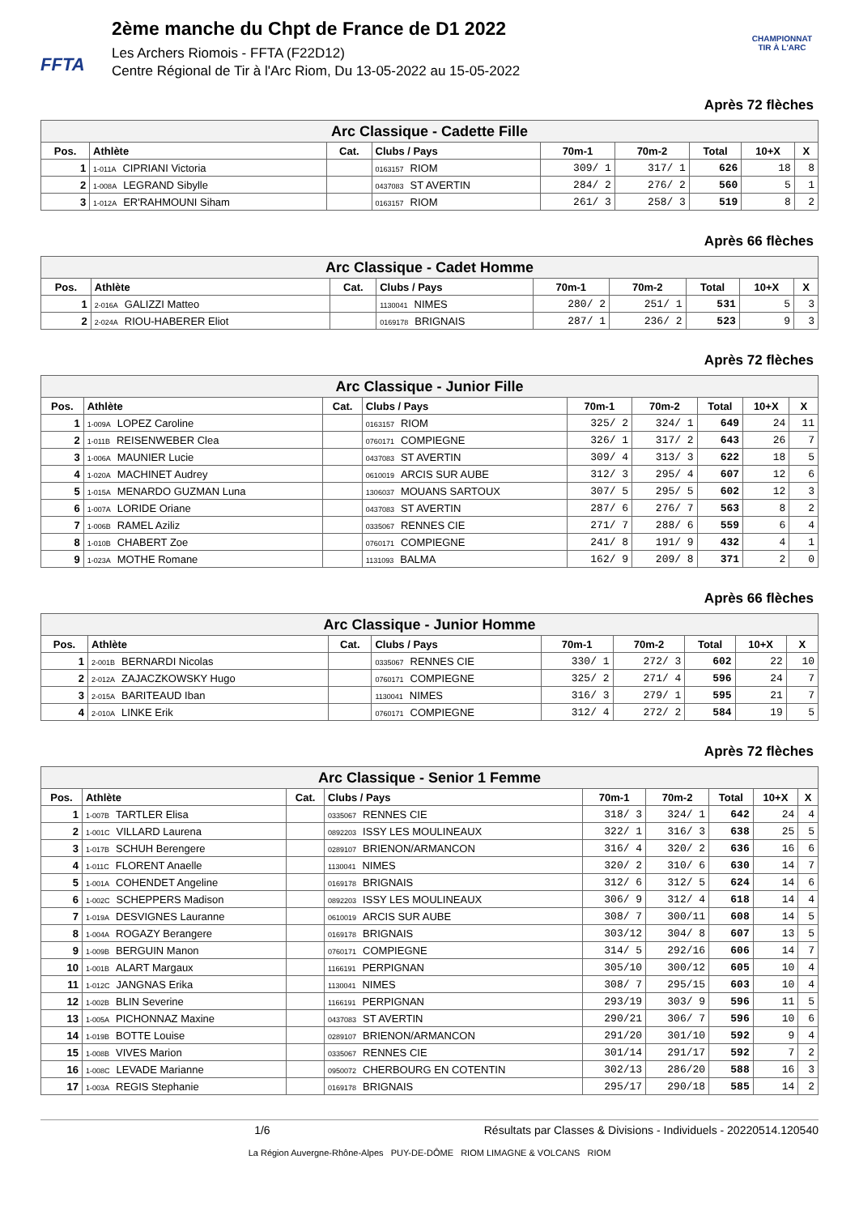FFTA
2ème manche du Chpt de France de D1 2022
Les Archers Riomois - FFTA (F22D12)
Centre Régional de Tir à l'Arc Riom, Du 13-05-2022 au 15-05-2022
CHAMPIONNAT
TIR À L'ARC
Après 72 flèches
| Arc Classique - Cadette Fille | | | | | | | | |
| Pos. | Athlète | Cat. | Clubs / Pays | 70m-1 | 70m-2 | Total | 10+X | X |
| 1 | 1-011A CIPRIANI Victoria | | 0163157 RIOM | 309/ 1 | 317/ 1 | 626 | 18 | 8 |
| 2 | 1-008A LEGRAND Sibylle | | 0437083 ST AVERTIN | 284/ 2 | 276/ 2 | 560 | 5 | 1 |
| 3 | 1-012A ER'RAHMOUNI Siham | | 0163157 RIOM | 261/ 3 | 258/ 3 | 519 | 8 | 2 |
Après 66 flèches
| Arc Classique - Cadet Homme | | | | | | | | |
| Pos. | Athlète | Cat. | Clubs / Pays | 70m-1 | 70m-2 | Total | 10+X | X |
| 1 | 2-016A GALIZZI Matteo | | 1130041 NIMES | 280/ 2 | 251/ 1 | 531 | 5 | 3 |
| 2 | 2-024A RIOU-HABERER Eliot | | 0169178 BRIGNAIS | 287/ 1 | 236/ 2 | 523 | 9 | 3 |
Après 72 flèches
| Arc Classique - Junior Fille | | | | | | | | |
| Pos. | Athlète | Cat. | Clubs / Pays | 70m-1 | 70m-2 | Total | 10+X | X |
| 1 | 1-009A LOPEZ Caroline | | 0163157 RIOM | 325/ 2 | 324/ 1 | 649 | 24 | 11 |
| 2 | 1-011B REISENWEBER Clea | | 0760171 COMPIEGNE | 326/ 1 | 317/ 2 | 643 | 26 | 7 |
| 3 | 1-006A MAUNIER Lucie | | 0437083 ST AVERTIN | 309/ 4 | 313/ 3 | 622 | 18 | 5 |
| 4 | 1-020A MACHINET Audrey | | 0610019 ARCIS SUR AUBE | 312/ 3 | 295/ 4 | 607 | 12 | 6 |
| 5 | 1-015A MENARDO GUZMAN Luna | | 1306037 MOUANS SARTOUX | 307/ 5 | 295/ 5 | 602 | 12 | 3 |
| 6 | 1-007A LORIDE Oriane | | 0437083 ST AVERTIN | 287/ 6 | 276/ 7 | 563 | 8 | 2 |
| 7 | 1-006B RAMEL Aziliz | | 0335067 RENNES CIE | 271/ 7 | 288/ 6 | 559 | 6 | 4 |
| 8 | 1-010B CHABERT Zoe | | 0760171 COMPIEGNE | 241/ 8 | 191/ 9 | 432 | 4 | 1 |
| 9 | 1-023A MOTHE Romane | | 1131093 BALMA | 162/ 9 | 209/ 8 | 371 | 2 | 0 |
Après 66 flèches
| Arc Classique - Junior Homme | | | | | | | | |
| Pos. | Athlète | Cat. | Clubs / Pays | 70m-1 | 70m-2 | Total | 10+X | X |
| 1 | 2-001B BERNARDI Nicolas | | 0335067 RENNES CIE | 330/ 1 | 272/ 3 | 602 | 22 | 10 |
| 2 | 2-012A ZAJACZKOWSKY Hugo | | 0760171 COMPIEGNE | 325/ 2 | 271/ 4 | 596 | 24 | 7 |
| 3 | 2-015A BARITEAUD Iban | | 1130041 NIMES | 316/ 3 | 279/ 1 | 595 | 21 | 7 |
| 4 | 2-010A LINKE Erik | | 0760171 COMPIEGNE | 312/ 4 | 272/ 2 | 584 | 19 | 5 |
Après 72 flèches
| Arc Classique - Senior 1 Femme | | | | | | | | |
| Pos. | Athlète | Cat. | Clubs / Pays | 70m-1 | 70m-2 | Total | 10+X | X |
| 1 | 1-007B TARTLER Elisa | | 0335067 RENNES CIE | 318/ 3 | 324/ 1 | 642 | 24 | 4 |
| 2 | 1-001C VILLARD Laurena | | 0892203 ISSY LES MOULINEAUX | 322/ 1 | 316/ 3 | 638 | 25 | 5 |
| 3 | 1-017B SCHUH Berengere | | 0289107 BRIENON/ARMANCON | 316/ 4 | 320/ 2 | 636 | 16 | 6 |
| 4 | 1-011C FLORENT Anaelle | | 1130041 NIMES | 320/ 2 | 310/ 6 | 630 | 14 | 7 |
| 5 | 1-001A COHENDET Angeline | | 0169178 BRIGNAIS | 312/ 6 | 312/ 5 | 624 | 14 | 6 |
| 6 | 1-002C SCHEPPERS Madison | | 0892203 ISSY LES MOULINEAUX | 306/ 9 | 312/ 4 | 618 | 14 | 4 |
| 7 | 1-019A DESVIGNES Lauranne | | 0610019 ARCIS SUR AUBE | 308/ 7 | 300/11 | 608 | 14 | 5 |
| 8 | 1-004A ROGAZY Berangere | | 0169178 BRIGNAIS | 303/12 | 304/ 8 | 607 | 13 | 5 |
| 9 | 1-009B BERGUIN Manon | | 0760171 COMPIEGNE | 314/ 5 | 292/16 | 606 | 14 | 7 |
| 10 | 1-001B ALART Margaux | | 1166191 PERPIGNAN | 305/10 | 300/12 | 605 | 10 | 4 |
| 11 | 1-012C JANGNAS Erika | | 1130041 NIMES | 308/ 7 | 295/15 | 603 | 10 | 4 |
| 12 | 1-002B BLIN Severine | | 1166191 PERPIGNAN | 293/19 | 303/ 9 | 596 | 11 | 5 |
| 13 | 1-005A PICHONNAZ Maxine | | 0437083 ST AVERTIN | 290/21 | 306/ 7 | 596 | 10 | 6 |
| 14 | 1-019B BOTTE Louise | | 0289107 BRIENON/ARMANCON | 291/20 | 301/10 | 592 | 9 | 4 |
| 15 | 1-008B VIVES Marion | | 0335067 RENNES CIE | 301/14 | 291/17 | 592 | 7 | 2 |
| 16 | 1-008C LEVADE Marianne | | 0950072 CHERBOURG EN COTENTIN | 302/13 | 286/20 | 588 | 16 | 3 |
| 17 | 1-003A REGIS Stephanie | | 0169178 BRIGNAIS | 295/17 | 290/18 | 585 | 14 | 2 |
1/6 Résultats par Classes & Divisions - Individuels - 20220514.120540
La Région Auvergne-Rhône-Alpes PUY-DE-DÔME RIOM LIMAGNE & VOLCANS RIOM